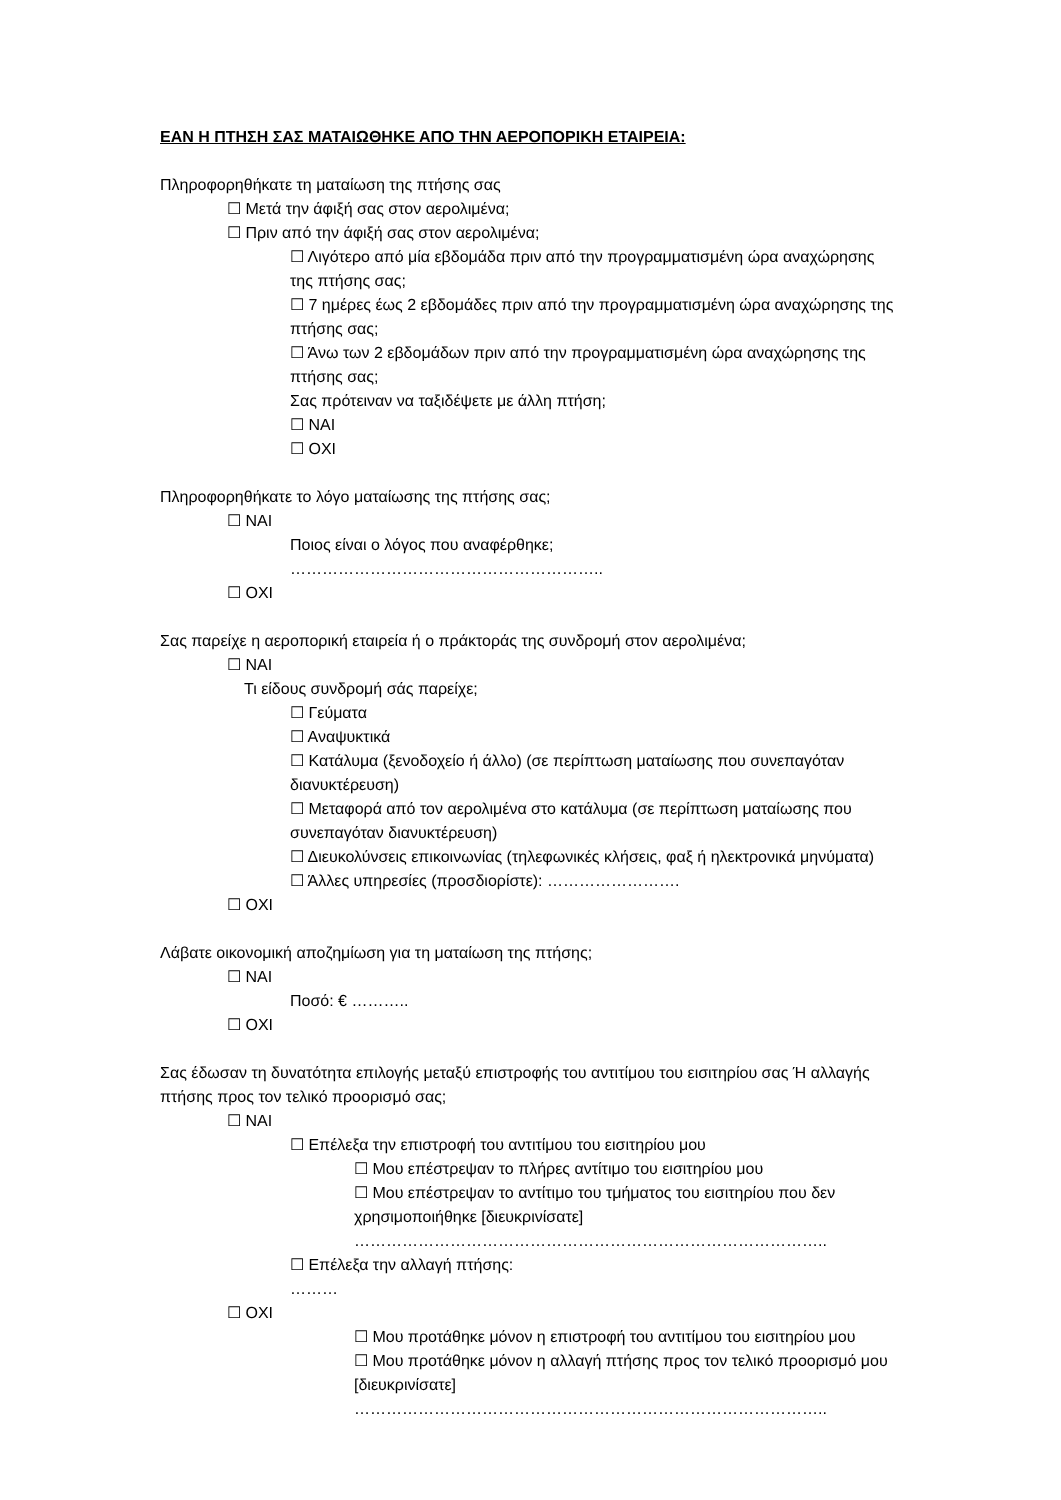ΕΑΝ Η ΠΤΗΣΗ ΣΑΣ ΜΑΤΑΙΩΘΗΚΕ ΑΠΟ ΤΗΝ ΑΕΡΟΠΟΡΙΚΗ ΕΤΑΙΡΕΙΑ:
Πληροφορηθήκατε τη ματαίωση της πτήσης σας
☐ Μετά την άφιξή σας στον αερολιμένα;
☐ Πριν από την άφιξή σας στον αερολιμένα;
☐ Λιγότερο από μία εβδομάδα πριν από την προγραμματισμένη ώρα αναχώρησης της πτήσης σας;
☐ 7 ημέρες έως 2 εβδομάδες πριν από την προγραμματισμένη ώρα αναχώρησης της πτήσης σας;
☐ Άνω των 2 εβδομάδων πριν από την προγραμματισμένη ώρα αναχώρησης της πτήσης σας;
Σας πρότειναν να ταξιδέψετε με άλλη πτήση;
☐ ΝΑΙ
☐ ΟΧΙ
Πληροφορηθήκατε το λόγο ματαίωσης της πτήσης σας;
☐ ΝΑΙ
Ποιος είναι ο λόγος που αναφέρθηκε;
…………………………………………………..
☐ ΟΧΙ
Σας παρείχε η αεροπορική εταιρεία ή ο πράκτοράς της συνδρομή στον αερολιμένα;
☐ ΝΑΙ
Τι είδους συνδρομή σάς παρείχε;
☐ Γεύματα
☐ Αναψυκτικά
☐ Κατάλυμα (ξενοδοχείο ή άλλο) (σε περίπτωση ματαίωσης που συνεπαγόταν διανυκτέρευση)
☐ Μεταφορά από τον αερολιμένα στο κατάλυμα (σε περίπτωση ματαίωσης που συνεπαγόταν διανυκτέρευση)
☐ Διευκολύνσεις επικοινωνίας (τηλεφωνικές κλήσεις, φαξ ή ηλεκτρονικά μηνύματα)
☐ Άλλες υπηρεσίες (προσδιορίστε): …………………….
☐ ΟΧΙ
Λάβατε οικονομική αποζημίωση για τη ματαίωση της πτήσης;
☐ ΝΑΙ
Ποσό: € ………..
☐ ΟΧΙ
Σας έδωσαν τη δυνατότητα επιλογής μεταξύ επιστροφής του αντιτίμου του εισιτηρίου σας Ή αλλαγής πτήσης προς τον τελικό προορισμό σας;
☐ ΝΑΙ
☐ Επέλεξα την επιστροφή του αντιτίμου του εισιτηρίου μου
☐ Μου επέστρεψαν το πλήρες αντίτιμο του εισιτηρίου μου
☐ Μου επέστρεψαν το αντίτιμο του τμήματος του εισιτηρίου που δεν χρησιμοποιήθηκε [διευκρινίσατε]
……………………………………………………………………………..
☐ Επέλεξα την αλλαγή πτήσης:
………
☐ ΟΧΙ
☐ Μου προτάθηκε μόνον η επιστροφή του αντιτίμου του εισιτηρίου μου
☐ Μου προτάθηκε μόνον η αλλαγή πτήσης προς τον τελικό προορισμό μου [διευκρινίσατε]
……………………………………………………………………………..